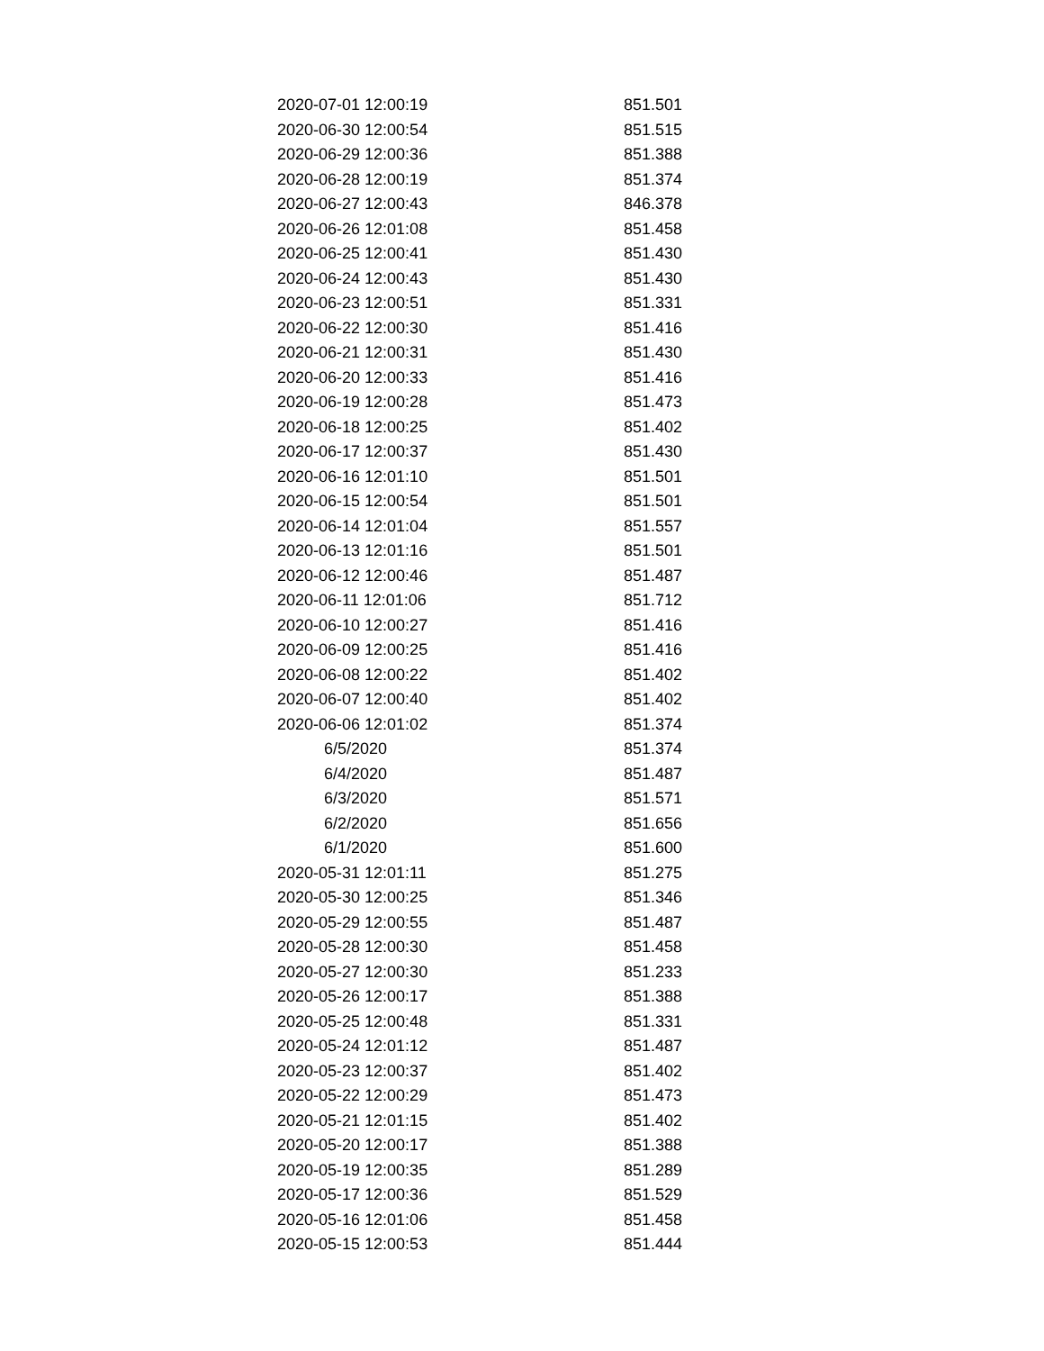| 2020-07-01 12:00:19 | 851.501 |
| 2020-06-30 12:00:54 | 851.515 |
| 2020-06-29 12:00:36 | 851.388 |
| 2020-06-28 12:00:19 | 851.374 |
| 2020-06-27 12:00:43 | 846.378 |
| 2020-06-26 12:01:08 | 851.458 |
| 2020-06-25 12:00:41 | 851.430 |
| 2020-06-24 12:00:43 | 851.430 |
| 2020-06-23 12:00:51 | 851.331 |
| 2020-06-22 12:00:30 | 851.416 |
| 2020-06-21 12:00:31 | 851.430 |
| 2020-06-20 12:00:33 | 851.416 |
| 2020-06-19 12:00:28 | 851.473 |
| 2020-06-18 12:00:25 | 851.402 |
| 2020-06-17 12:00:37 | 851.430 |
| 2020-06-16 12:01:10 | 851.501 |
| 2020-06-15 12:00:54 | 851.501 |
| 2020-06-14 12:01:04 | 851.557 |
| 2020-06-13 12:01:16 | 851.501 |
| 2020-06-12 12:00:46 | 851.487 |
| 2020-06-11 12:01:06 | 851.712 |
| 2020-06-10 12:00:27 | 851.416 |
| 2020-06-09 12:00:25 | 851.416 |
| 2020-06-08 12:00:22 | 851.402 |
| 2020-06-07 12:00:40 | 851.402 |
| 2020-06-06 12:01:02 | 851.374 |
| 6/5/2020 | 851.374 |
| 6/4/2020 | 851.487 |
| 6/3/2020 | 851.571 |
| 6/2/2020 | 851.656 |
| 6/1/2020 | 851.600 |
| 2020-05-31 12:01:11 | 851.275 |
| 2020-05-30 12:00:25 | 851.346 |
| 2020-05-29 12:00:55 | 851.487 |
| 2020-05-28 12:00:30 | 851.458 |
| 2020-05-27 12:00:30 | 851.233 |
| 2020-05-26 12:00:17 | 851.388 |
| 2020-05-25 12:00:48 | 851.331 |
| 2020-05-24 12:01:12 | 851.487 |
| 2020-05-23 12:00:37 | 851.402 |
| 2020-05-22 12:00:29 | 851.473 |
| 2020-05-21 12:01:15 | 851.402 |
| 2020-05-20 12:00:17 | 851.388 |
| 2020-05-19 12:00:35 | 851.289 |
| 2020-05-17 12:00:36 | 851.529 |
| 2020-05-16 12:01:06 | 851.458 |
| 2020-05-15 12:00:53 | 851.444 |